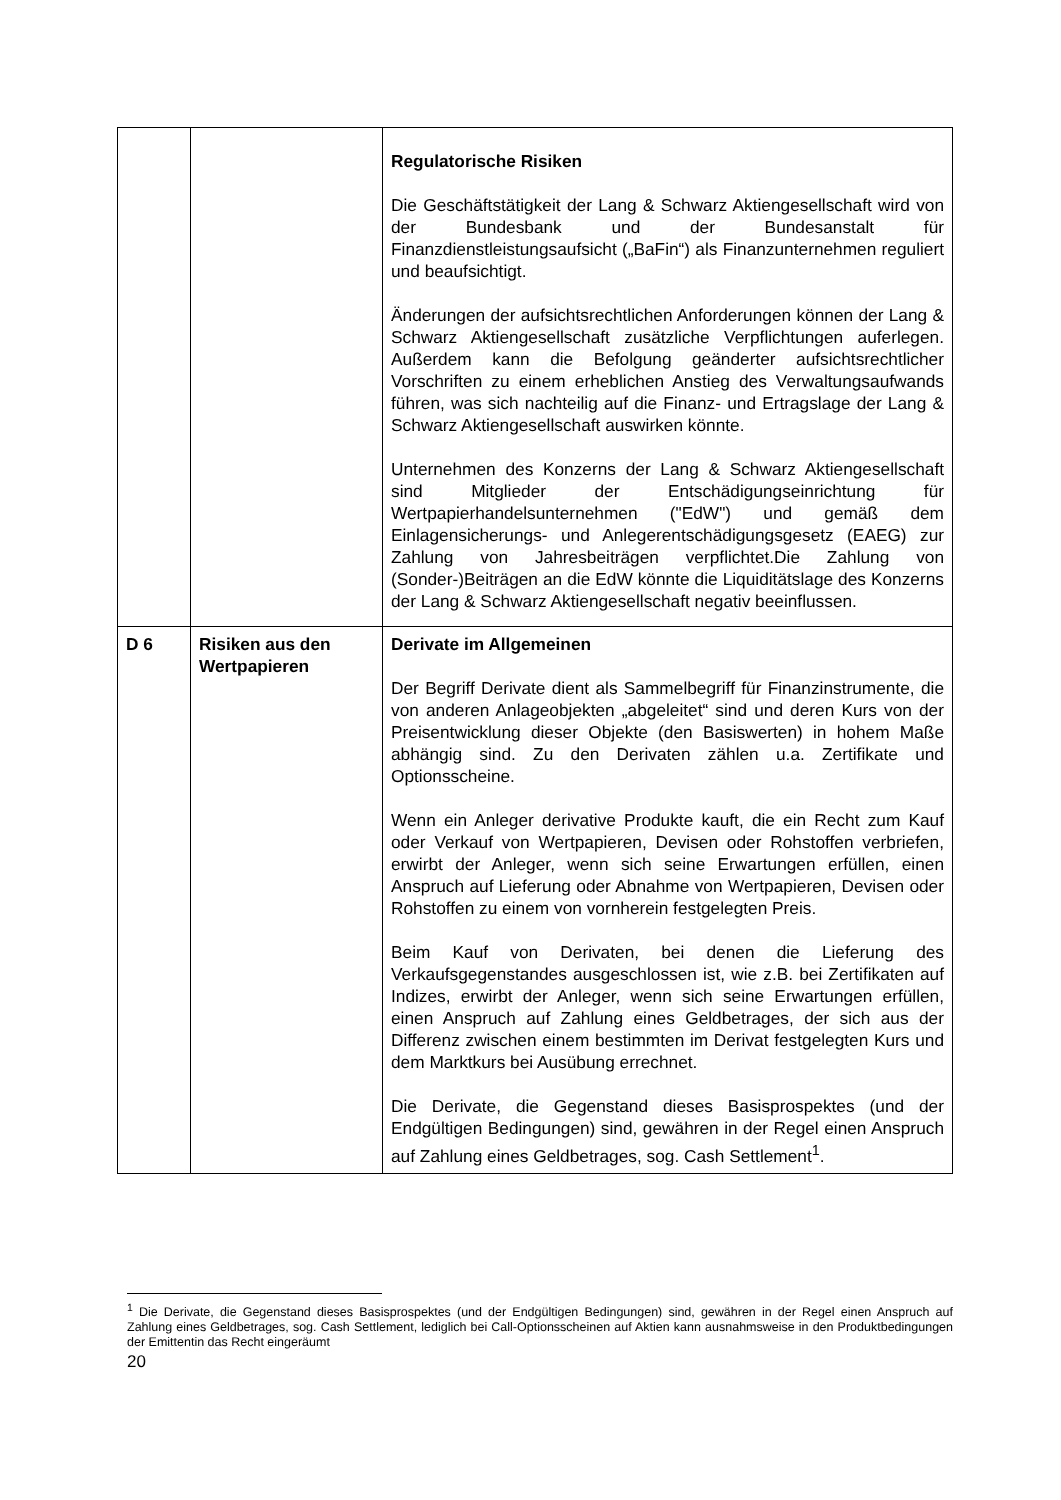| | | Regulatorische Risiken Die Geschäftstätigkeit der Lang & Schwarz Aktiengesellschaft wird von der Bundesbank und der Bundesanstalt für Finanzdienstleistungsaufsicht („BaFin“) als Finanzunternehmen reguliert und beaufsichtigt. Änderungen der aufsichtsrechtlichen Anforderungen können der Lang & Schwarz Aktiengesellschaft zusätzliche Verpflichtungen auferlegen. Außerdem kann die Befolgung geänderter aufsichtsrechtlicher Vorschriften zu einem erheblichen Anstieg des Verwaltungsaufwands führen, was sich nachteilig auf die Finanz- und Ertragslage der Lang & Schwarz Aktiengesellschaft auswirken könnte. Unternehmen des Konzerns der Lang & Schwarz Aktiengesellschaft sind Mitglieder der Entschädigungseinrichtung für Wertpapierhandelsunternehmen ("EdW") und gemäß dem Einlagensicherungs- und Anlegerentschädigungsgesetz (EAEG) zur Zahlung von Jahresbeiträgen verpflichtet.Die Zahlung von (Sonder-)Beiträgen an die EdW könnte die Liquiditätslage des Konzerns der Lang & Schwarz Aktiengesellschaft negativ beeinflussen. |
| D 6 | Risiken aus den Wertpapieren | Derivate im Allgemeinen Der Begriff Derivate dient als Sammelbegriff für Finanzinstrumente, die von anderen Anlageobjekten „abgeleitet“ sind und deren Kurs von der Preisentwicklung dieser Objekte (den Basiswerten) in hohem Maße abhängig sind. Zu den Derivaten zählen u.a. Zertifikate und Optionsscheine. Wenn ein Anleger derivative Produkte kauft, die ein Recht zum Kauf oder Verkauf von Wertpapieren, Devisen oder Rohstoffen verbriefen, erwirbt der Anleger, wenn sich seine Erwartungen erfüllen, einen Anspruch auf Lieferung oder Abnahme von Wertpapieren, Devisen oder Rohstoffen zu einem von vornherein festgelegten Preis. Beim Kauf von Derivaten, bei denen die Lieferung des Verkaufsgegenstandes ausgeschlossen ist, wie z.B. bei Zertifikaten auf Indizes, erwirbt der Anleger, wenn sich seine Erwartungen erfüllen, einen Anspruch auf Zahlung eines Geldbetrages, der sich aus der Differenz zwischen einem bestimmten im Derivat festgelegten Kurs und dem Marktkurs bei Ausübung errechnet. Die Derivate, die Gegenstand dieses Basisprospektes (und der Endgültigen Bedingungen) sind, gewähren in der Regel einen Anspruch auf Zahlung eines Geldbetrages, sog. Cash Settlement<sup>1</sup>. |
<sup>1</sup> Die Derivate, die Gegenstand dieses Basisprospektes (und der Endgültigen Bedingungen) sind, gewähren in der Regel einen Anspruch auf Zahlung eines Geldbetrages, sog. Cash Settlement, lediglich bei Call-Optionsscheinen auf Aktien kann ausnahmsweise in den Produktbedingungen der Emittentin das Recht eingeräumt
20